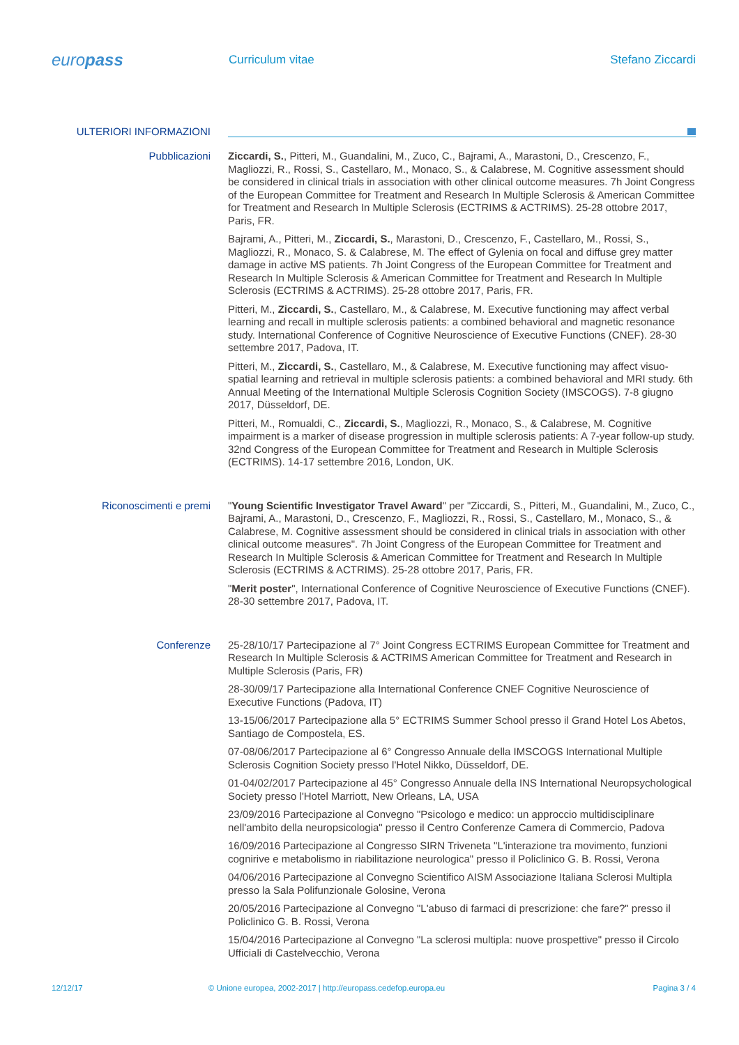europass
Curriculum vitae Stefano Ziccardi
ULTERIORI INFORMAZIONI
Pubblicazioni
Ziccardi, S., Pitteri, M., Guandalini, M., Zuco, C., Bajrami, A., Marastoni, D., Crescenzo, F., Magliozzi, R., Rossi, S., Castellaro, M., Monaco, S., & Calabrese, M. Cognitive assessment should be considered in clinical trials in association with other clinical outcome measures. 7h Joint Congress of the European Committee for Treatment and Research In Multiple Sclerosis & American Committee for Treatment and Research In Multiple Sclerosis (ECTRIMS & ACTRIMS). 25-28 ottobre 2017, Paris, FR.
Bajrami, A., Pitteri, M., Ziccardi, S., Marastoni, D., Crescenzo, F., Castellaro, M., Rossi, S., Magliozzi, R., Monaco, S. & Calabrese, M. The effect of Gylenia on focal and diffuse grey matter damage in active MS patients. 7h Joint Congress of the European Committee for Treatment and Research In Multiple Sclerosis & American Committee for Treatment and Research In Multiple Sclerosis (ECTRIMS & ACTRIMS). 25-28 ottobre 2017, Paris, FR.
Pitteri, M., Ziccardi, S., Castellaro, M., & Calabrese, M. Executive functioning may affect verbal learning and recall in multiple sclerosis patients: a combined behavioral and magnetic resonance study. International Conference of Cognitive Neuroscience of Executive Functions (CNEF). 28-30 settembre 2017, Padova, IT.
Pitteri, M., Ziccardi, S., Castellaro, M., & Calabrese, M. Executive functioning may affect visuo-spatial learning and retrieval in multiple sclerosis patients: a combined behavioral and MRI study. 6th Annual Meeting of the International Multiple Sclerosis Cognition Society (IMSCOGS). 7-8 giugno 2017, Düsseldorf, DE.
Pitteri, M., Romualdi, C., Ziccardi, S., Magliozzi, R., Monaco, S., & Calabrese, M. Cognitive impairment is a marker of disease progression in multiple sclerosis patients: A 7-year follow-up study. 32nd Congress of the European Committee for Treatment and Research in Multiple Sclerosis (ECTRIMS). 14-17 settembre 2016, London, UK.
Riconoscimenti e premi
"Young Scientific Investigator Travel Award" per "Ziccardi, S., Pitteri, M., Guandalini, M., Zuco, C., Bajrami, A., Marastoni, D., Crescenzo, F., Magliozzi, R., Rossi, S., Castellaro, M., Monaco, S., & Calabrese, M. Cognitive assessment should be considered in clinical trials in association with other clinical outcome measures". 7h Joint Congress of the European Committee for Treatment and Research In Multiple Sclerosis & American Committee for Treatment and Research In Multiple Sclerosis (ECTRIMS & ACTRIMS). 25-28 ottobre 2017, Paris, FR.
"Merit poster", International Conference of Cognitive Neuroscience of Executive Functions (CNEF). 28-30 settembre 2017, Padova, IT.
Conferenze
25-28/10/17 Partecipazione al 7° Joint Congress ECTRIMS European Committee for Treatment and Research In Multiple Sclerosis & ACTRIMS American Committee for Treatment and Research in Multiple Sclerosis (Paris, FR)
28-30/09/17 Partecipazione alla International Conference CNEF Cognitive Neuroscience of Executive Functions (Padova, IT)
13-15/06/2017 Partecipazione alla 5° ECTRIMS Summer School presso il Grand Hotel Los Abetos, Santiago de Compostela, ES.
07-08/06/2017 Partecipazione al 6° Congresso Annuale della IMSCOGS International Multiple Sclerosis Cognition Society presso l'Hotel Nikko, Düsseldorf, DE.
01-04/02/2017 Partecipazione al 45° Congresso Annuale della INS International Neuropsychological Society presso l'Hotel Marriott, New Orleans, LA, USA
23/09/2016 Partecipazione al Convegno "Psicologo e medico: un approccio multidisciplinare nell'ambito della neuropsicologia" presso il Centro Conferenze Camera di Commercio, Padova
16/09/2016 Partecipazione al Congresso SIRN Triveneta "L'interazione tra movimento, funzioni cognirive e metabolismo in riabilitazione neurologica" presso il Policlinico G. B. Rossi, Verona
04/06/2016 Partecipazione al Convegno Scientifico AISM Associazione Italiana Sclerosi Multipla presso la Sala Polifunzionale Golosine, Verona
20/05/2016 Partecipazione al Convegno "L'abuso di farmaci di prescrizione: che fare?" presso il Policlinico G. B. Rossi, Verona
15/04/2016 Partecipazione al Convegno "La sclerosi multipla: nuove prospettive" presso il Circolo Ufficiali di Castelvecchio, Verona
12/12/17 © Unione europea, 2002-2017 | http://europass.cedefop.europa.eu
Pagina 3 / 4